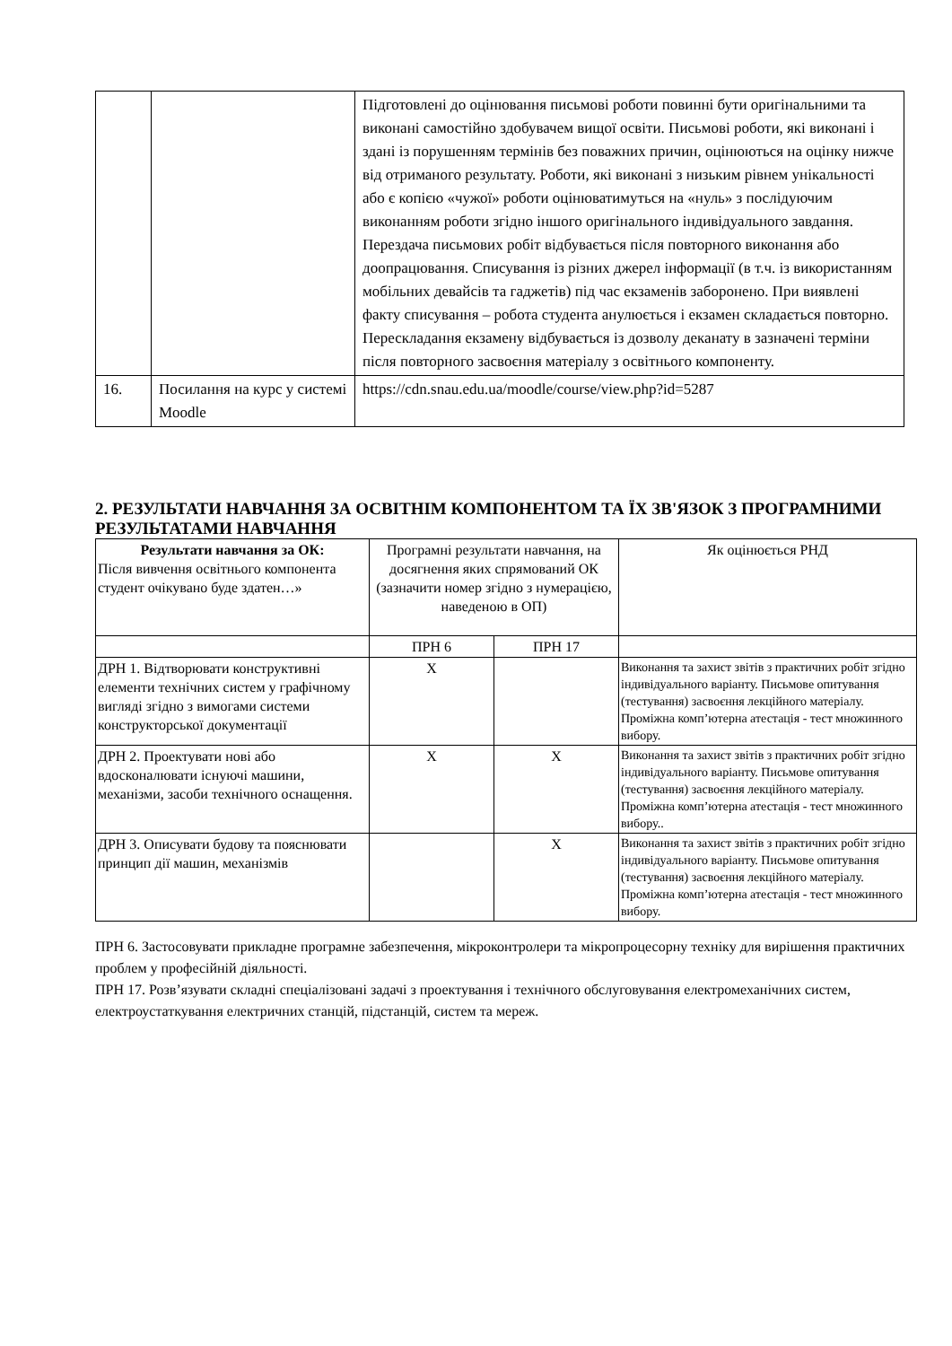| | | Підготовлені до оцінювання письмові роботи повинні бути оригінальними та виконані самостійно здобувачем вищої освіти. Письмові роботи, які виконані і здані із порушенням термінів без поважних причин, оцінюються на оцінку нижче від отриманого результату. Роботи, які виконані з низьким рівнем унікальності або є копією «чужої» роботи оцінюватимуться на «нуль» з послідуючим виконанням роботи згідно іншого оригінального індивідуального завдання. Перездача письмових робіт відбувається після повторного виконання або доопрацювання. Списування із різних джерел інформації (в т.ч. із використанням мобільних девайсів та гаджетів) під час екзаменів заборонено. При виявлені факту списування – робота студента анулюється і екзамен складається повторно. Перескладання екзамену відбувається із дозволу деканату в зазначені терміни після повторного засвоєння матеріалу з освітнього компоненту. |
| 16. | Посилання на курс у системі Moodle | https://cdn.snau.edu.ua/moodle/course/view.php?id=5287 |
2. РЕЗУЛЬТАТИ НАВЧАННЯ ЗА ОСВІТНІМ КОМПОНЕНТОМ ТА ЇХ ЗВ'ЯЗОК З ПРОГРАМНИМИ РЕЗУЛЬТАТАМИ НАВЧАННЯ
| Результати навчання за ОК: Після вивчення освітнього компонента студент очікувано буде здатен…» | Програмні результати навчання, на досягнення яких спрямований ОК (зазначити номер згідно з нумерацією, наведеною в ОП) | | Як оцінюється РНД |
| | ПРН 6 | ПРН 17 | |
| ДРН 1. Відтворювати конструктивні елементи технічних систем у графічному вигляді згідно з вимогами системи конструкторської документації | Х | | Виконання та захист звітів з практичних робіт згідно індивідуального варіанту. Письмове опитування (тестування) засвоєння лекційного матеріалу. Проміжна комп’ютерна атестація - тест множинного вибору. |
| ДРН 2. Проектувати нові або вдосконалювати існуючі машини, механізми, засоби технічного оснащення. | Х | Х | Виконання та захист звітів з практичних робіт згідно індивідуального варіанту. Письмове опитування (тестування) засвоєння лекційного матеріалу. Проміжна комп’ютерна атестація - тест множинного вибору.. |
| ДРН 3. Описувати будову та пояснювати принцип дії машин, механізмів | | Х | Виконання та захист звітів з практичних робіт згідно індивідуального варіанту. Письмове опитування (тестування) засвоєння лекційного матеріалу. Проміжна комп’ютерна атестація - тест множинного вибору. |
ПРН 6. Застосовувати прикладне програмне забезпечення, мікроконтролери та мікропроцесорну техніку для вирішення практичних проблем у професійній діяльності.
ПРН 17. Розв’язувати складні спеціалізовані задачі з проектування і технічного обслуговування електромеханічних систем, електроустаткування електричних станцій, підстанцій, систем та мереж.